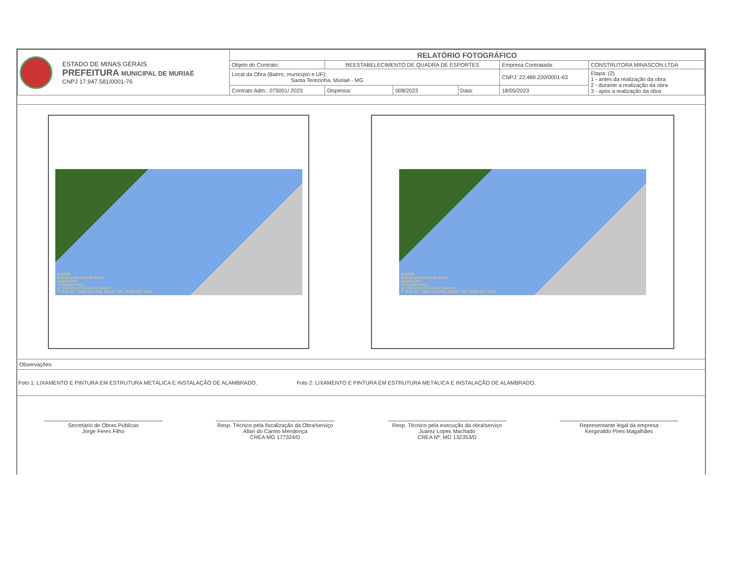| ESTADO DE MINAS GERAIS PREFEITURA MUNICIPAL DE MURIAÉ CNPJ 17.947.581/0001-76 | RELATÓRIO FOTOGRÁFICO | | | | | |
| | Objeto do Contrato: | REESTABELECIMENTO DE QUADRA DE ESPORTES | | | Empresa Contratada: | CONSTRUTORA MINASCON LTDA |
| | Local da Obra (Bairro, município e UF): Santa Terezinha, Muriaé - MG | | | | CNPJ: 22.489.220/0001-63 | Etapa: (2) 1 - antes da realização da obra 2 - durante a realização da obra 3 - após a realização da obra |
| | Contrato Adm.: 075001/ 2023 | Dispensa: | 008/2023 | Data: | 18/05/2023 | |
MURIAÉ
Prefeitura Municipal de Muriaé
Quadra CSU
03.05.2023 10:12
21°7'53,9"S 42°21'14,84"O (±10m)
R. Bica, 88 - Santa Terezinha, Muriaé - MG, 36889-250, Brasil
MURIAÉ
Prefeitura Municipal de Muriaé
Quadra CSU
03.05.2023 10:12
21°7'53,91"S 42°21'14,85"O (±10m)
R. Bica, 88 - Santa Terezinha, Muriaé - MG, 36889-250, Brasil
Observações:
Foto 1: LIXAMENTO E PINTURA EM ESTRUTURA METÁLICA E INSTALAÇÃO DE ALAMBRADO.
Foto 2: LIXAMENTO E PINTURA EM ESTRUTURA METÁLICA E INSTALAÇÃO DE ALAMBRADO.
Secretário de Obras Públicas
Jorge Feres Filho
Resp. Técnico pela fiscalização da Obra/serviço
Allan do Carmo Mendonça
CREA MG 177324/D
Resp. Técnico pela execução da obra/serviço
Juarez Lopes Machado
CREA Nº: MG 132353/D
Representante legal da empresa
Kerginaldo Pires Magalhães